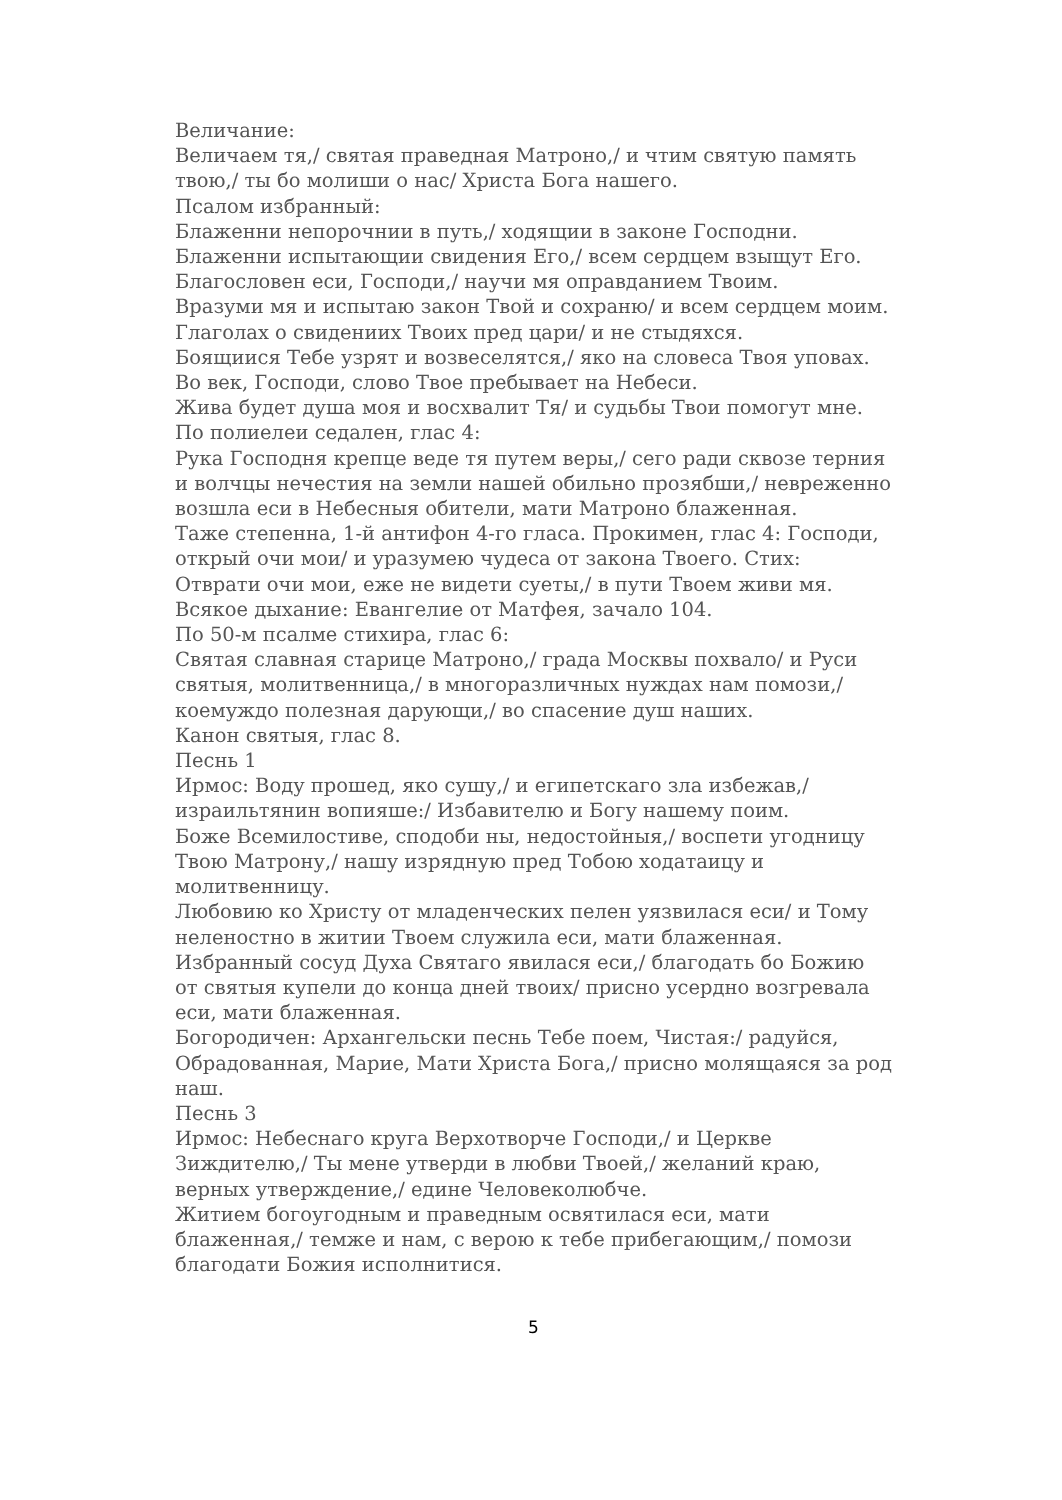Величание:
Величаем тя,/ святая праведная Матроно,/ и чтим святую память твою,/ ты бо молиши о нас/ Христа Бога нашего.
Псалом избранный:
Блаженни непорочнии в путь,/ ходящии в законе Господни.
Блаженни испытающии свидения Его,/ всем сердцем взыщут Его.
Благословен еси, Господи,/ научи мя оправданием Твоим.
Вразуми мя и испытаю закон Твой и сохраню/ и всем сердцем моим.
Глаголах о свидениих Твоих пред цари/ и не стыдяхся.
Боящиися Тебе узрят и возвеселятся,/ яко на словеса Твоя уповах.
Во век, Господи, слово Твое пребывает на Небеси.
Жива будет душа моя и восхвалит Тя/ и судьбы Твои помогут мне.
По полиелеи седален, глас 4:
Рука Господня крепце веде тя путем веры,/ сего ради сквозе терния и волчцы нечестия на земли нашей обильно прозябши,/ невреженно возшла еси в Небесныя обители, мати Матроно блаженная.
Таже степенна, 1-й антифон 4-го гласа. Прокимен, глас 4: Господи, открый очи мои/ и уразумею чудеса от закона Твоего. Стих: Отврати очи мои, еже не видети суеты,/ в пути Твоем живи мя.
Всякое дыхание: Евангелие от Матфея, зачало 104.
По 50-м псалме стихира, глас 6:
Святая славная старице Матроно,/ града Москвы похвало/ и Руси святыя, молитвенница,/ в многоразличных нуждах нам помози,/ коемуждо полезная дарующи,/ во спасение душ наших.
Канон святыя, глас 8.
Песнь 1
Ирмос: Воду прошед, яко сушу,/ и египетскаго зла избежав,/ израильтянин вопияше:/ Избавителю и Богу нашему поим.
Боже Всемилостиве, сподоби ны, недостойныя,/ воспети угодницу Твою Матрону,/ нашу изрядную пред Тобою ходатаицу и молитвенницу.
Любовию ко Христу от младенческих пелен уязвилася еси/ и Тому неленостно в житии Твоем служила еси, мати блаженная.
Избранный сосуд Духа Святаго явилася еси,/ благодать бо Божию от святыя купели до конца дней твоих/ присно усердно возгревала еси, мати блаженная.
Богородичен: Архангельски песнь Тебе поем, Чистая:/ радуйся, Обрадованная, Марие, Мати Христа Бога,/ присно молящаяся за род наш.
Песнь 3
Ирмос: Небеснаго круга Верхотворче Господи,/ и Церкве Зиждителю,/ Ты мене утверди в любви Твоей,/ желаний краю, верных утверждение,/ едине Человеколюбче.
Житием богоугодным и праведным освятилася еси, мати блаженная,/ темже и нам, с верою к тебе прибегающим,/ помози благодати Божия исполнитися.
5